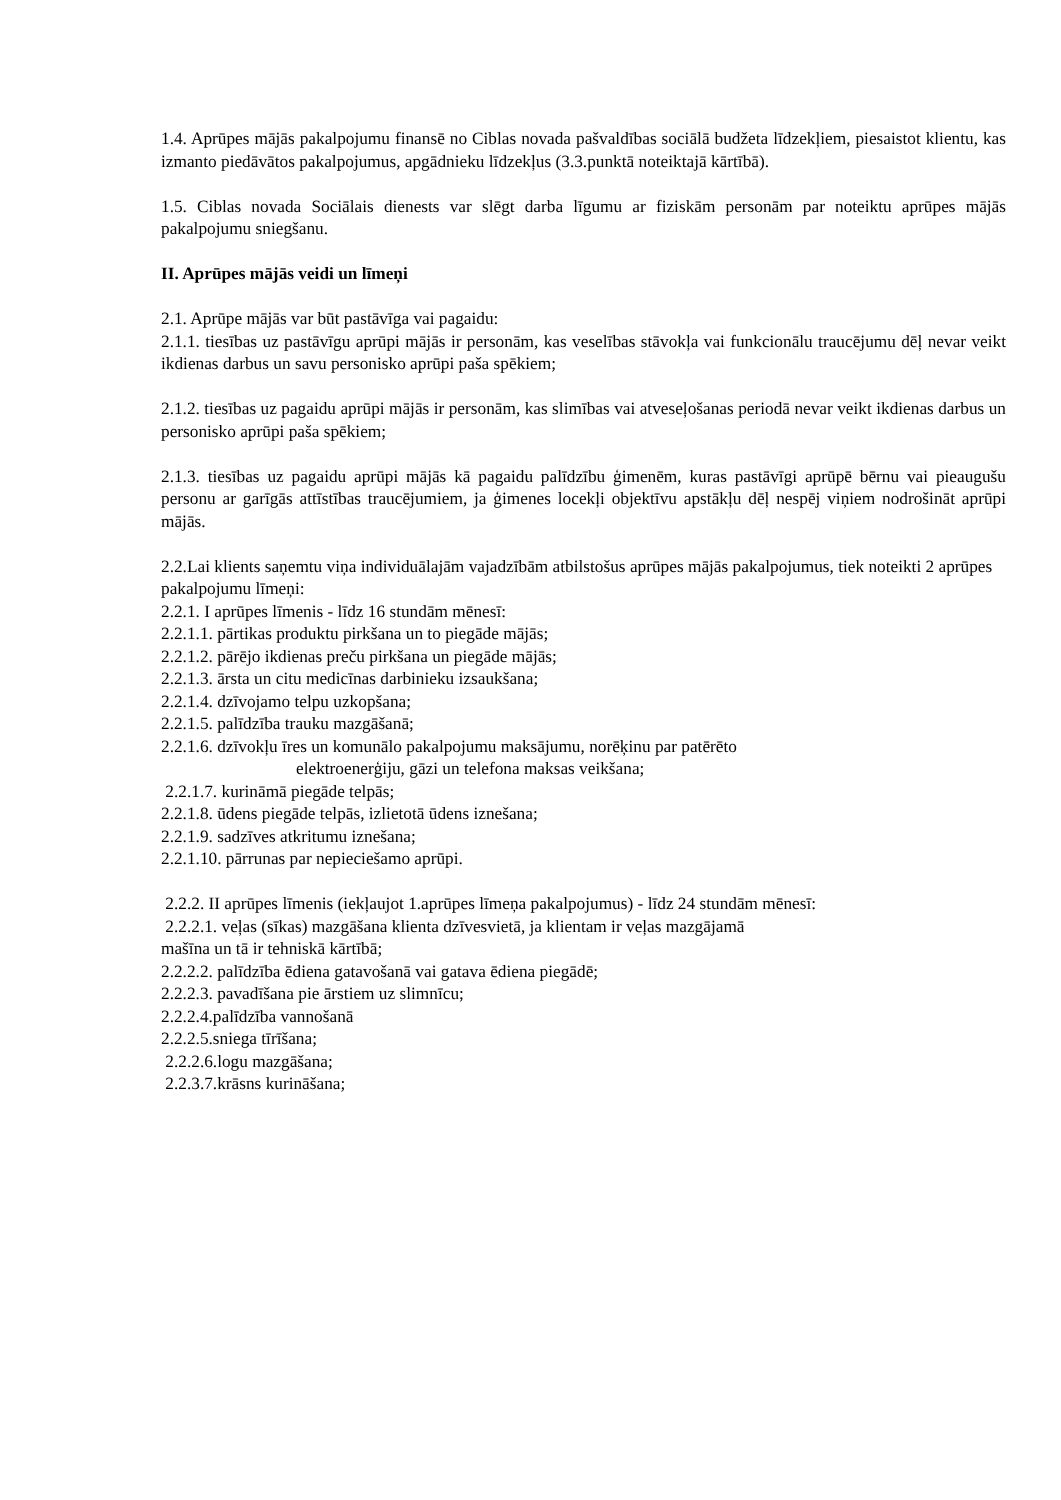1.4. Aprūpes mājās pakalpojumu finansē no Ciblas novada pašvaldības sociālā budžeta līdzekļiem, piesaistot klientu, kas izmanto piedāvātos pakalpojumus, apgādnieku līdzekļus (3.3.punktā noteiktajā kārtībā).
1.5. Ciblas novada Sociālais dienests var slēgt darba līgumu ar fiziskām personām par noteiktu aprūpes mājās pakalpojumu sniegšanu.
II. Aprūpes mājās veidi un līmeņi
2.1. Aprūpe mājās var būt pastāvīga vai pagaidu:
2.1.1. tiesības uz pastāvīgu aprūpi mājās ir personām, kas veselības stāvokļa vai funkcionālu traucējumu dēļ nevar veikt ikdienas darbus un savu personisko aprūpi paša spēkiem;
2.1.2. tiesības uz pagaidu aprūpi mājās ir personām, kas slimības vai atveseļošanas periodā nevar veikt ikdienas darbus un personisko aprūpi paša spēkiem;
2.1.3. tiesības uz pagaidu aprūpi mājās kā pagaidu palīdzību ģimenēm, kuras pastāvīgi aprūpē bērnu vai pieaugušu personu ar garīgās attīstības traucējumiem, ja ģimenes locekļi objektīvu apstākļu dēļ nespēj viņiem nodrošināt aprūpi mājās.
2.2.Lai klients saņemtu viņa individuālajām vajadzībām atbilstošus aprūpes mājās pakalpojumus, tiek noteikti 2 aprūpes pakalpojumu līmeņi:
2.2.1. I aprūpes līmenis - līdz 16 stundām mēnesī:
2.2.1.1. pārtikas produktu pirkšana un to piegāde mājās;
2.2.1.2. pārējo ikdienas preču pirkšana un piegāde mājās;
2.2.1.3. ārsta un citu medicīnas darbinieku izsaukšana;
2.2.1.4. dzīvojamo telpu uzkopšana;
2.2.1.5. palīdzība trauku mazgāšanā;
2.2.1.6. dzīvokļu īres un komunālo pakalpojumu maksājumu, norēķinu par patērēto
elektroenerģiju, gāzi un telefona maksas veikšana;
2.2.1.7. kurināmā piegāde telpās;
2.2.1.8. ūdens piegāde telpās, izlietotā ūdens iznešana;
2.2.1.9. sadzīves atkritumu iznešana;
2.2.1.10. pārrunas par nepieciešamo aprūpi.
2.2.2. II aprūpes līmenis (iekļaujot 1.aprūpes līmeņa pakalpojumus) - līdz 24 stundām mēnesī:
2.2.2.1. veļas (sīkas) mazgāšana klienta dzīvesvietā, ja klientam ir veļas mazgājamā
mašīna un tā ir tehniskā kārtībā;
2.2.2.2. palīdzība ēdiena gatavošanā vai gatava ēdiena piegādē;
2.2.2.3. pavadīšana pie ārstiem uz slimnīcu;
2.2.2.4.palīdzība vannošanā
2.2.2.5.sniega tīrīšana;
2.2.2.6.logu mazgāšana;
2.2.3.7.krāsns kurināšana;